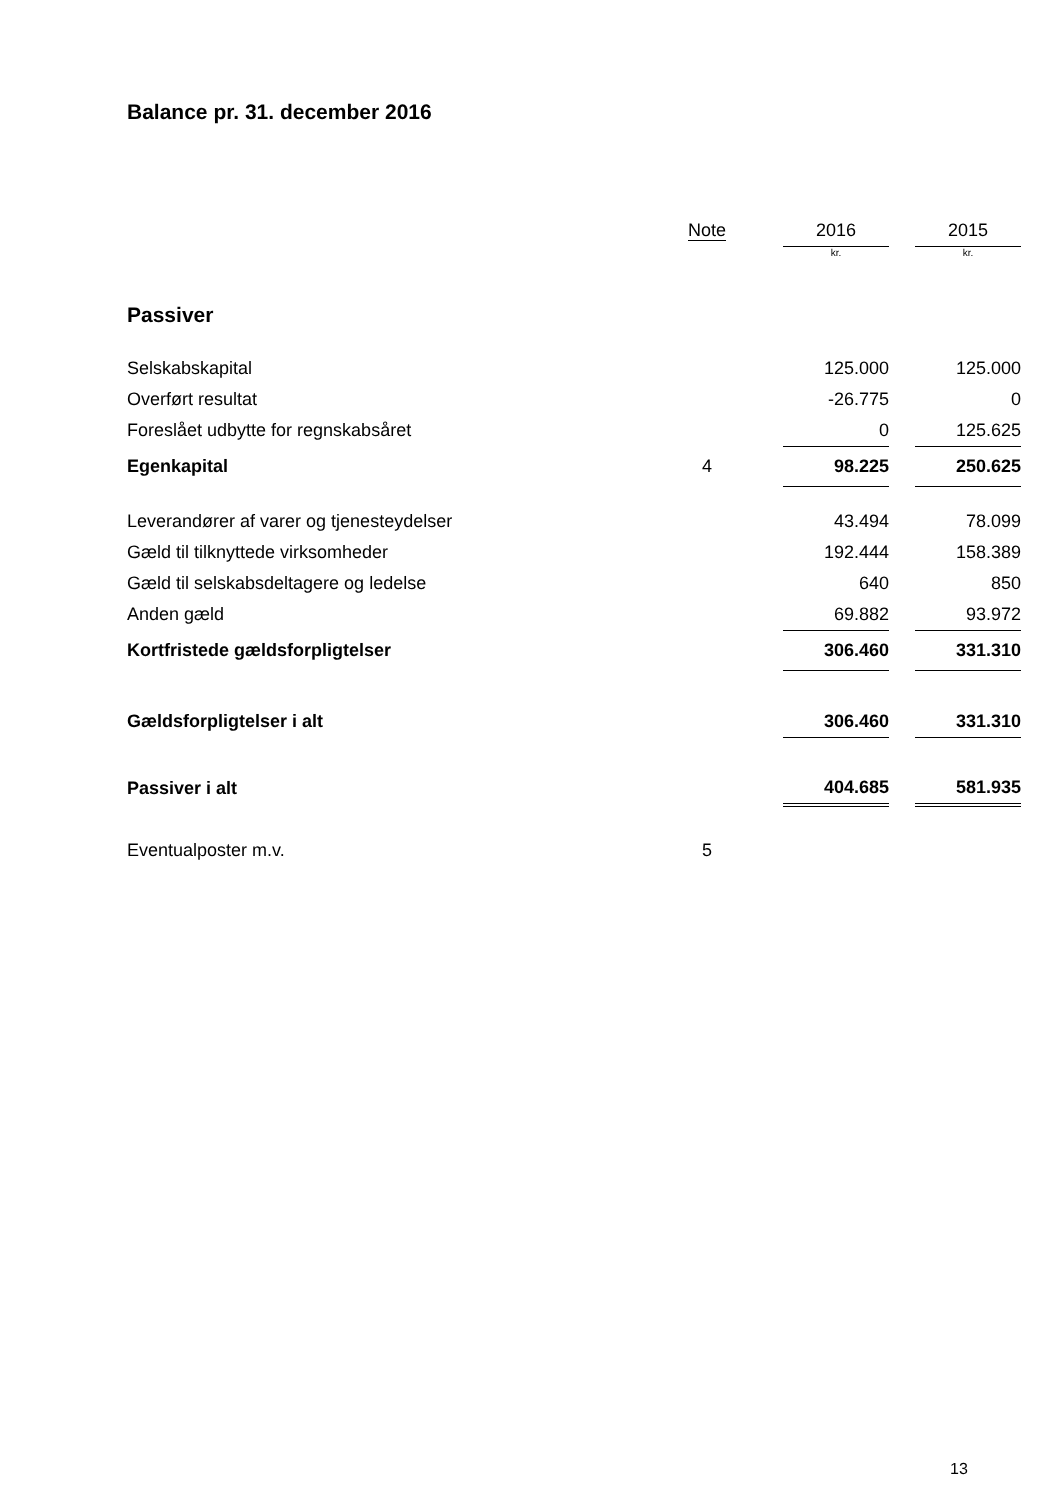Balance pr. 31. december 2016
| | Note | | 2016 | | 2015 |
| --- | --- | --- | --- | --- | --- |
| | | | kr. | | kr. |
| Passiver | | | | | |
| Selskabskapital | | | 125.000 | | 125.000 |
| Overført resultat | | | -26.775 | | 0 |
| Foreslået udbytte for regnskabsåret | | | 0 | | 125.625 |
| Egenkapital | 4 | | 98.225 | | 250.625 |
| Leverandører af varer og tjenesteydelser | | | 43.494 | | 78.099 |
| Gæld til tilknyttede virksomheder | | | 192.444 | | 158.389 |
| Gæld til selskabsdeltagere og ledelse | | | 640 | | 850 |
| Anden gæld | | | 69.882 | | 93.972 |
| Kortfristede gældsforpligtelser | | | 306.460 | | 331.310 |
| Gældsforpligtelser i alt | | | 306.460 | | 331.310 |
| Passiver i alt | | | 404.685 | | 581.935 |
| Eventualposter m.v. | 5 | | | | |
13